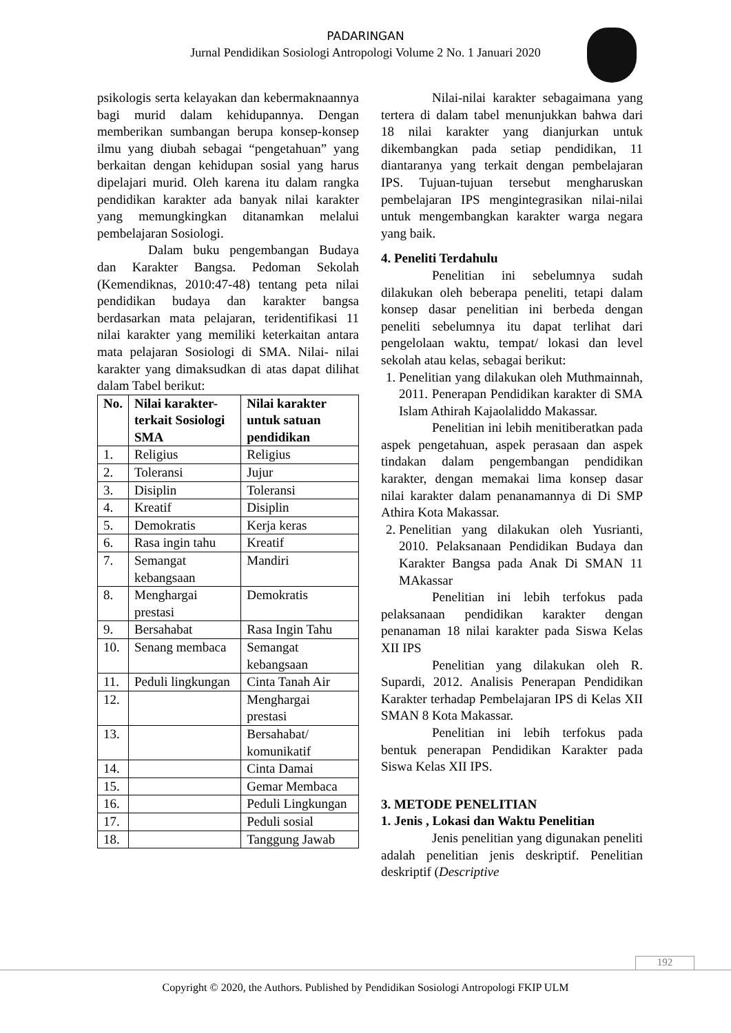PADARINGAN
Jurnal Pendidikan Sosiologi Antropologi Volume 2 No. 1 Januari 2020
psikologis serta kelayakan dan kebermaknaannya bagi murid dalam kehidupannya. Dengan memberikan sumbangan berupa konsep-konsep ilmu yang diubah sebagai “pengetahuan” yang berkaitan dengan kehidupan sosial yang harus dipelajari murid. Oleh karena itu dalam rangka pendidikan karakter ada banyak nilai karakter yang memungkingkan ditanamkan melalui pembelajaran Sosiologi.
Dalam buku pengembangan Budaya dan Karakter Bangsa. Pedoman Sekolah (Kemendiknas, 2010:47-48) tentang peta nilai pendidikan budaya dan karakter bangsa berdasarkan mata pelajaran, teridentifikasi 11 nilai karakter yang memiliki keterkaitan antara mata pelajaran Sosiologi di SMA. Nilai- nilai karakter yang dimaksudkan di atas dapat dilihat dalam Tabel berikut:
| No. | Nilai karakter-terkait Sosiologi SMA | Nilai karakter untuk satuan pendidikan |
| --- | --- | --- |
| 1. | Religius | Religius |
| 2. | Toleransi | Jujur |
| 3. | Disiplin | Toleransi |
| 4. | Kreatif | Disiplin |
| 5. | Demokratis | Kerja keras |
| 6. | Rasa ingin tahu | Kreatif |
| 7. | Semangat kebangsaan | Mandiri |
| 8. | Menghargai prestasi | Demokratis |
| 9. | Bersahabat | Rasa Ingin Tahu |
| 10. | Senang membaca | Semangat kebangsaan |
| 11. | Peduli lingkungan | Cinta Tanah Air |
| 12. | | Menghargai prestasi |
| 13. | | Bersahabat/ komunikatif |
| 14. | | Cinta Damai |
| 15. | | Gemar Membaca |
| 16. | | Peduli Lingkungan |
| 17. | | Peduli sosial |
| 18. | | Tanggung Jawab |
Nilai-nilai karakter sebagaimana yang tertera di dalam tabel menunjukkan bahwa dari 18 nilai karakter yang dianjurkan untuk dikembangkan pada setiap pendidikan, 11 diantaranya yang terkait dengan pembelajaran IPS. Tujuan-tujuan tersebut mengharuskan pembelajaran IPS mengintegrasikan nilai-nilai untuk mengembangkan karakter warga negara yang baik.
4. Peneliti Terdahulu
Penelitian ini sebelumnya sudah dilakukan oleh beberapa peneliti, tetapi dalam konsep dasar penelitian ini berbeda dengan peneliti sebelumnya itu dapat terlihat dari pengelolaan waktu, tempat/ lokasi dan level sekolah atau kelas, sebagai berikut:
1. Penelitian yang dilakukan oleh Muthmainnah, 2011. Penerapan Pendidikan karakter di SMA Islam Athirah Kajaolaliddo Makassar.
Penelitian ini lebih menitiberatkan pada aspek pengetahuan, aspek perasaan dan aspek tindakan dalam pengembangan pendidikan karakter, dengan memakai lima konsep dasar nilai karakter dalam penanamannya di Di SMP Athira Kota Makassar.
2. Penelitian yang dilakukan oleh Yusrianti, 2010. Pelaksanaan Pendidikan Budaya dan Karakter Bangsa pada Anak Di SMAN 11 MAkassar
Penelitian ini lebih terfokus pada pelaksanaan pendidikan karakter dengan penanaman 18 nilai karakter pada Siswa Kelas XII IPS
Penelitian yang dilakukan oleh R. Supardi, 2012. Analisis Penerapan Pendidikan Karakter terhadap Pembelajaran IPS di Kelas XII SMAN 8 Kota Makassar.
Penelitian ini lebih terfokus pada bentuk penerapan Pendidikan Karakter pada Siswa Kelas XII IPS.
3. METODE PENELITIAN
1. Jenis , Lokasi dan Waktu Penelitian
Jenis penelitian yang digunakan peneliti adalah penelitian jenis deskriptif. Penelitian deskriptif (Descriptive
192
Copyright © 2020, the Authors. Published by Pendidikan Sosiologi Antropologi FKIP ULM